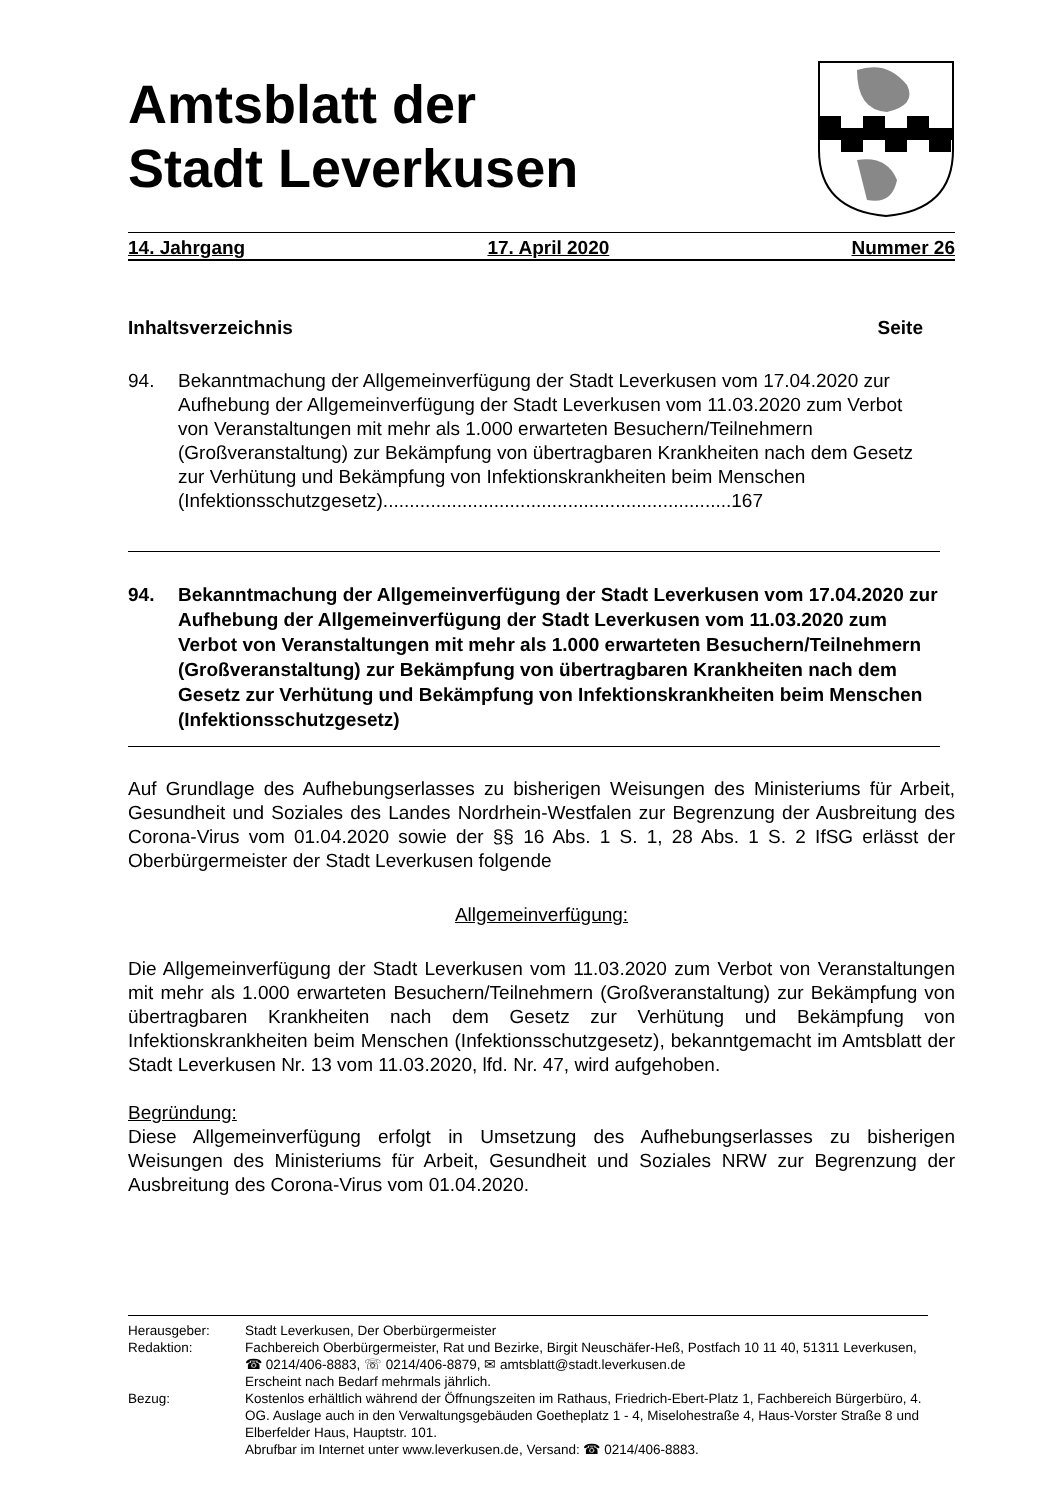Amtsblatt der
Stadt Leverkusen
14. Jahrgang 17. April 2020 Nummer 26
Inhaltsverzeichnis Seite
94. Bekanntmachung der Allgemeinverfügung der Stadt Leverkusen vom 17.04.2020 zur Aufhebung der Allgemeinverfügung der Stadt Leverkusen vom 11.03.2020 zum Verbot von Veranstaltungen mit mehr als 1.000 erwarteten Besuchern/Teilnehmern (Großveranstaltung) zur Bekämpfung von übertragbaren Krankheiten nach dem Gesetz zur Verhütung und Bekämpfung von Infektionskrankheiten beim Menschen (Infektionsschutzgesetz)..................................................................167
94. Bekanntmachung der Allgemeinverfügung der Stadt Leverkusen vom 17.04.2020 zur Aufhebung der Allgemeinverfügung der Stadt Leverkusen vom 11.03.2020 zum Verbot von Veranstaltungen mit mehr als 1.000 erwarteten Besuchern/Teilnehmern (Großveranstaltung) zur Bekämpfung von übertragbaren Krankheiten nach dem Gesetz zur Verhütung und Bekämpfung von Infektionskrankheiten beim Menschen (Infektionsschutzgesetz)
Auf Grundlage des Aufhebungserlasses zu bisherigen Weisungen des Ministeriums für Arbeit, Gesundheit und Soziales des Landes Nordrhein-Westfalen zur Begrenzung der Ausbreitung des Corona-Virus vom 01.04.2020 sowie der §§ 16 Abs. 1 S. 1, 28 Abs. 1 S. 2 IfSG erlässt der Oberbürgermeister der Stadt Leverkusen folgende
Allgemeinverfügung:
Die Allgemeinverfügung der Stadt Leverkusen vom 11.03.2020 zum Verbot von Veranstaltungen mit mehr als 1.000 erwarteten Besuchern/Teilnehmern (Großveranstaltung) zur Bekämpfung von übertragbaren Krankheiten nach dem Gesetz zur Verhütung und Bekämpfung von Infektionskrankheiten beim Menschen (Infektionsschutzgesetz), bekanntgemacht im Amtsblatt der Stadt Leverkusen Nr. 13 vom 11.03.2020, lfd. Nr. 47, wird aufgehoben.
Begründung:
Diese Allgemeinverfügung erfolgt in Umsetzung des Aufhebungserlasses zu bisherigen Weisungen des Ministeriums für Arbeit, Gesundheit und Soziales NRW zur Begrenzung der Ausbreitung des Corona-Virus vom 01.04.2020.
Herausgeber: Stadt Leverkusen, Der Oberbürgermeister
Redaktion: Fachbereich Oberbürgermeister, Rat und Bezirke, Birgit Neuschäfer-Heß, Postfach 10 11 40, 51311 Leverkusen, ☎ 0214/406-8883, ☏ 0214/406-8879, ✉ amtsblatt@stadt.leverkusen.de
Erscheint nach Bedarf mehrmals jährlich.
Bezug: Kostenlos erhältlich während der Öffnungszeiten im Rathaus, Friedrich-Ebert-Platz 1, Fachbereich Bürgerbüro, 4. OG. Auslage auch in den Verwaltungsgebäuden Goetheplatz 1 - 4, Miselohestraße 4, Haus-Vorster Straße 8 und Elberfelder Haus, Hauptstr. 101.
Abrufbar im Internet unter www.leverkusen.de, Versand: ☎ 0214/406-8883.